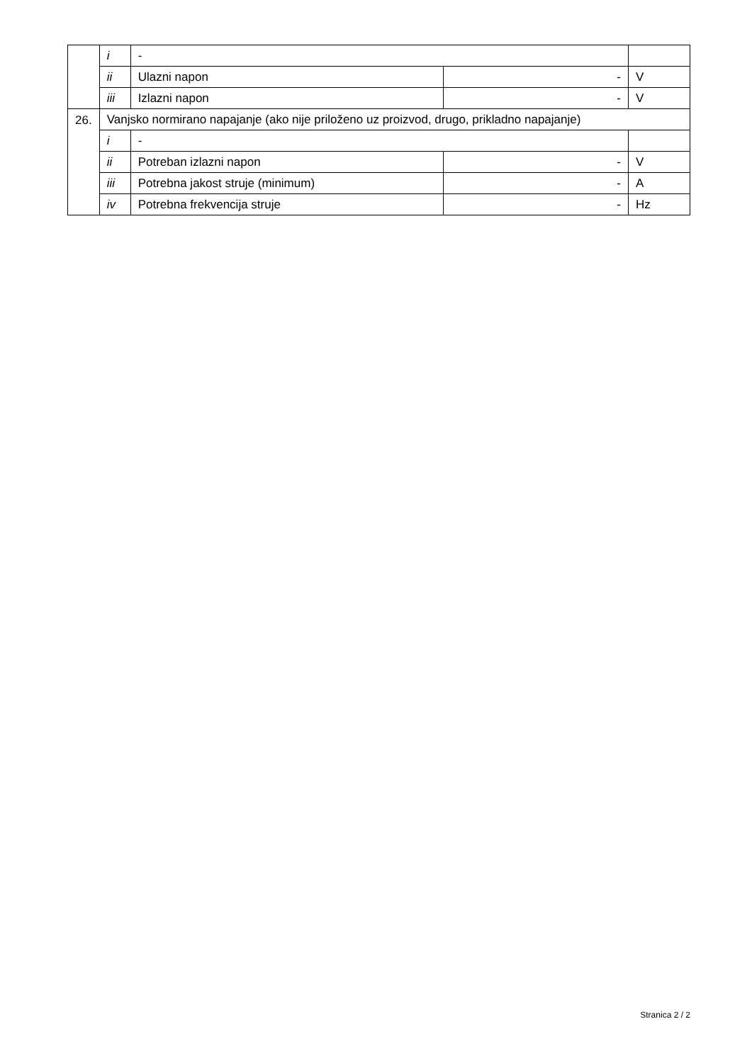| | i | - | | |
| | ii | Ulazni napon | - | V |
| | iii | Izlazni napon | - | V |
| 26. | Vanjsko normirano napajanje (ako nije priloženo uz proizvod, drugo, prikladno napajanje) | | | |
| | i | - | | |
| | ii | Potreban izlazni napon | - | V |
| | iii | Potrebna jakost struje (minimum) | - | A |
| | iv | Potrebna frekvencija struje | - | Hz |
Stranica 2 / 2